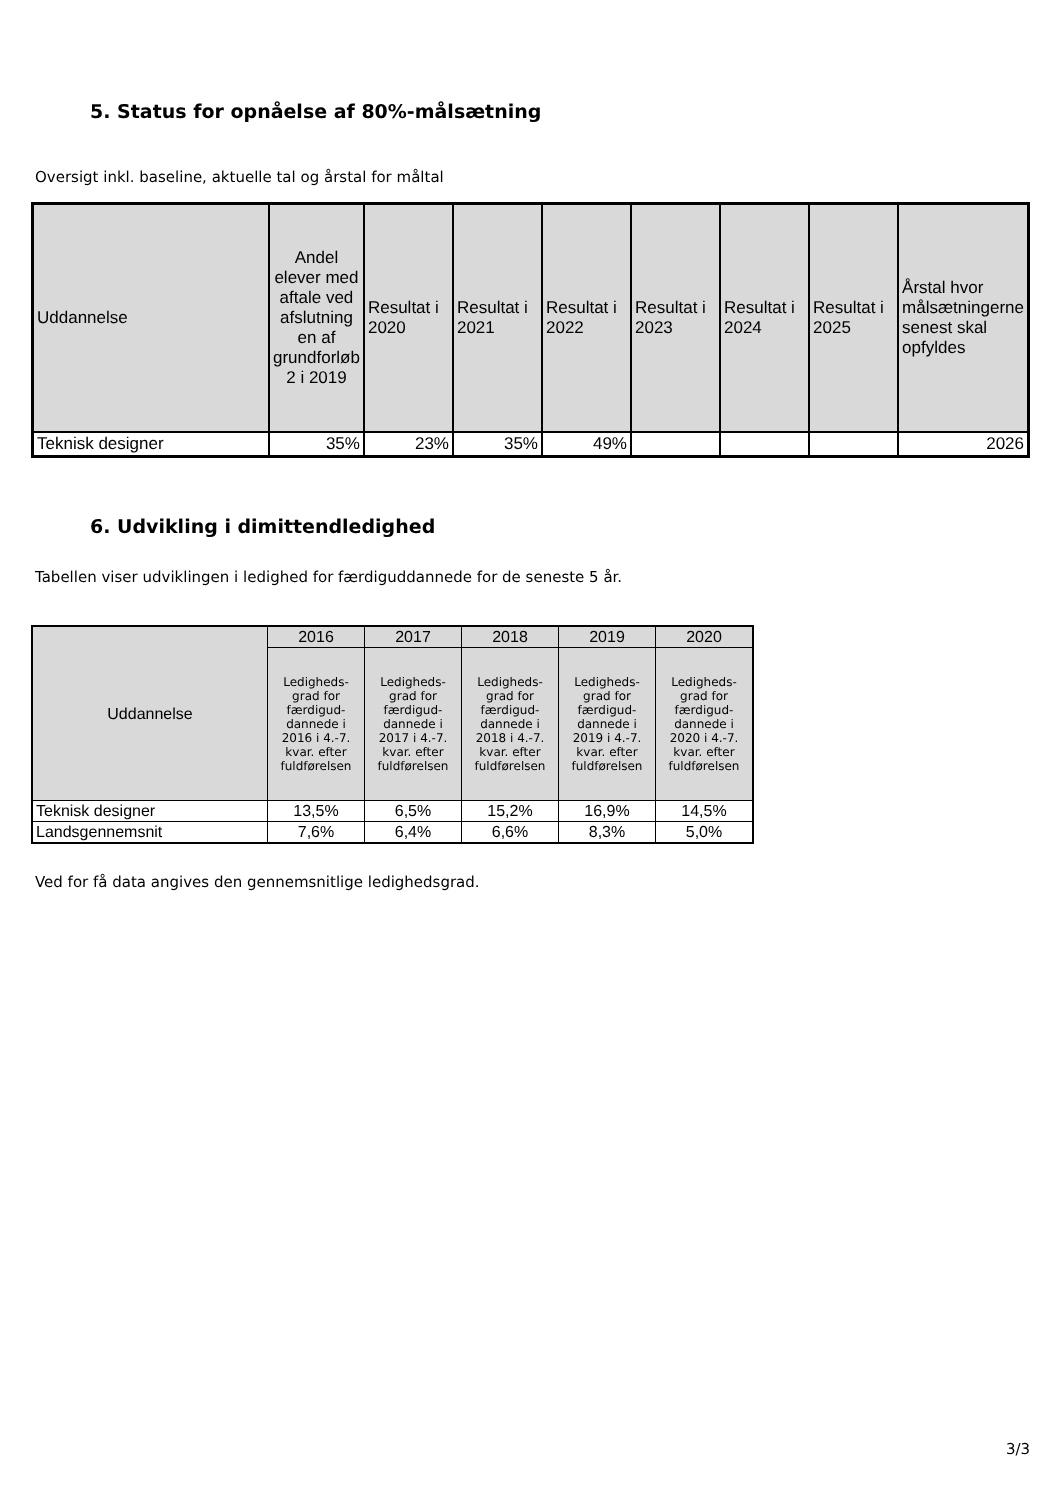5. Status for opnåelse af 80%-målsætning
Oversigt inkl. baseline, aktuelle tal og årstal for måltal
| Uddannelse | Andel elever med aftale ved afslutning en af grundforløb 2 i 2019 | Resultat i 2020 | Resultat i 2021 | Resultat i 2022 | Resultat i 2023 | Resultat i 2024 | Resultat i 2025 | Årstal hvor målsætningerne senest skal opfyldes |
| --- | --- | --- | --- | --- | --- | --- | --- | --- |
| Teknisk designer | 35% | 23% | 35% | 49% | | | | 2026 |
6. Udvikling i dimittendledighed
Tabellen viser udviklingen i ledighed for færdiguddannede for de seneste 5 år.
| Uddannelse | 2016 | 2017 | 2018 | 2019 | 2020 |
| --- | --- | --- | --- | --- | --- |
| | Ledigheds-grad for færdigud-dannede i 2016 i 4.-7. kvar. efter fuldførelsen | Ledigheds-grad for færdigud-dannede i 2017 i 4.-7. kvar. efter fuldførelsen | Ledigheds-grad for færdigud-dannede i 2018 i 4.-7. kvar. efter fuldførelsen | Ledigheds-grad for færdigud-dannede i 2019 i 4.-7. kvar. efter fuldførelsen | Ledigheds-grad for færdigud-dannede i 2020 i 4.-7. kvar. efter fuldførelsen |
| Teknisk designer | 13,5% | 6,5% | 15,2% | 16,9% | 14,5% |
| Landsgennemsnit | 7,6% | 6,4% | 6,6% | 8,3% | 5,0% |
Ved for få data angives den gennemsnitlige ledighedsgrad.
3/3